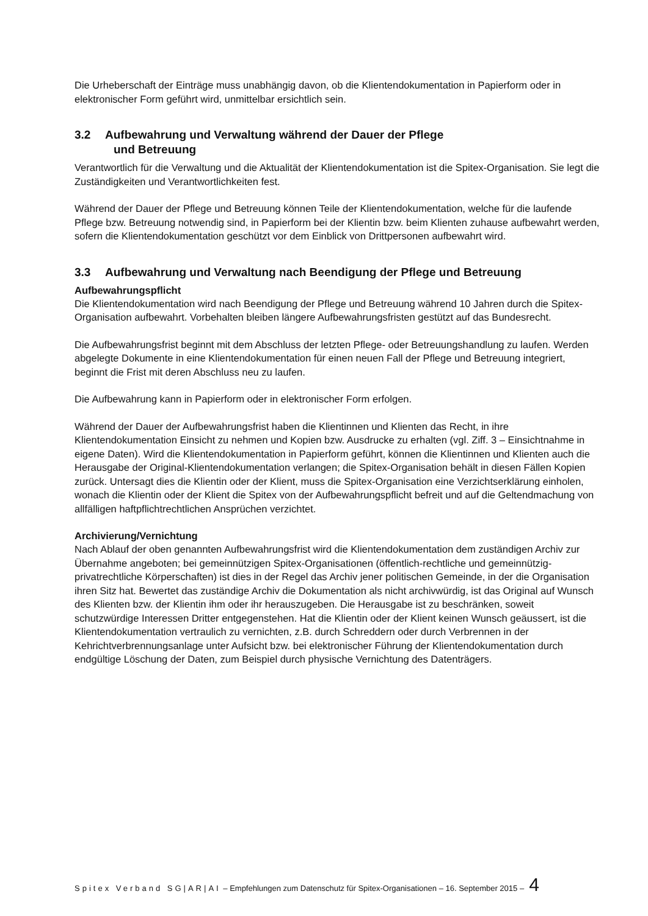Die Urheberschaft der Einträge muss unabhängig davon, ob die Klientendokumentation in Papierform oder in elektronischer Form geführt wird, unmittelbar ersichtlich sein.
3.2 Aufbewahrung und Verwaltung während der Dauer der Pflege
und Betreuung
Verantwortlich für die Verwaltung und die Aktualität der Klientendokumentation ist die Spitex-Organisation. Sie legt die Zuständigkeiten und Verantwortlichkeiten fest.
Während der Dauer der Pflege und Betreuung können Teile der Klientendokumentation, welche für die laufende Pflege bzw. Betreuung notwendig sind, in Papierform bei der Klientin bzw. beim Klienten zuhause aufbewahrt werden, sofern die Klientendokumentation geschützt vor dem Einblick von Drittpersonen aufbewahrt wird.
3.3 Aufbewahrung und Verwaltung nach Beendigung der Pflege und Betreuung
Aufbewahrungspflicht
Die Klientendokumentation wird nach Beendigung der Pflege und Betreuung während 10 Jahren durch die Spitex-Organisation aufbewahrt. Vorbehalten bleiben längere Aufbewahrungsfristen gestützt auf das Bundesrecht.
Die Aufbewahrungsfrist beginnt mit dem Abschluss der letzten Pflege- oder Betreuungshandlung zu laufen. Werden abgelegte Dokumente in eine Klientendokumentation für einen neuen Fall der Pflege und Betreuung integriert, beginnt die Frist mit deren Abschluss neu zu laufen.
Die Aufbewahrung kann in Papierform oder in elektronischer Form erfolgen.
Während der Dauer der Aufbewahrungsfrist haben die Klientinnen und Klienten das Recht, in ihre Klientendokumentation Einsicht zu nehmen und Kopien bzw. Ausdrucke zu erhalten (vgl. Ziff. 3 – Einsichtnahme in eigene Daten). Wird die Klientendokumentation in Papierform geführt, können die Klientinnen und Klienten auch die Herausgabe der Original-Klientendokumentation verlangen; die Spitex-Organisation behält in diesen Fällen Kopien zurück. Untersagt dies die Klientin oder der Klient, muss die Spitex-Organisation eine Verzichtserklärung einholen, wonach die Klientin oder der Klient die Spitex von der Aufbewahrungspflicht befreit und auf die Geltendmachung von allfälligen haftpflichtrechtlichen Ansprüchen verzichtet.
Archivierung/Vernichtung
Nach Ablauf der oben genannten Aufbewahrungsfrist wird die Klientendokumentation dem zuständigen Archiv zur Übernahme angeboten; bei gemeinnützigen Spitex-Organisationen (öffentlich-rechtliche und gemeinnützig-privatrechtliche Körperschaften) ist dies in der Regel das Archiv jener politischen Gemeinde, in der die Organisation ihren Sitz hat. Bewertet das zuständige Archiv die Dokumentation als nicht archivwürdig, ist das Original auf Wunsch des Klienten bzw. der Klientin ihm oder ihr herauszugeben. Die Herausgabe ist zu beschränken, soweit schutzwürdige Interessen Dritter entgegenstehen. Hat die Klientin oder der Klient keinen Wunsch geäussert, ist die Klientendokumentation vertraulich zu vernichten, z.B. durch Schreddern oder durch Verbrennen in der Kehrichtverbrennungsanlage unter Aufsicht bzw. bei elektronischer Führung der Klientendokumentation durch endgültige Löschung der Daten, zum Beispiel durch physische Vernichtung des Datenträgers.
Spitex Verband SG|AR|AI – Empfehlungen zum Datenschutz für Spitex-Organisationen – 16. September 2015 – 4